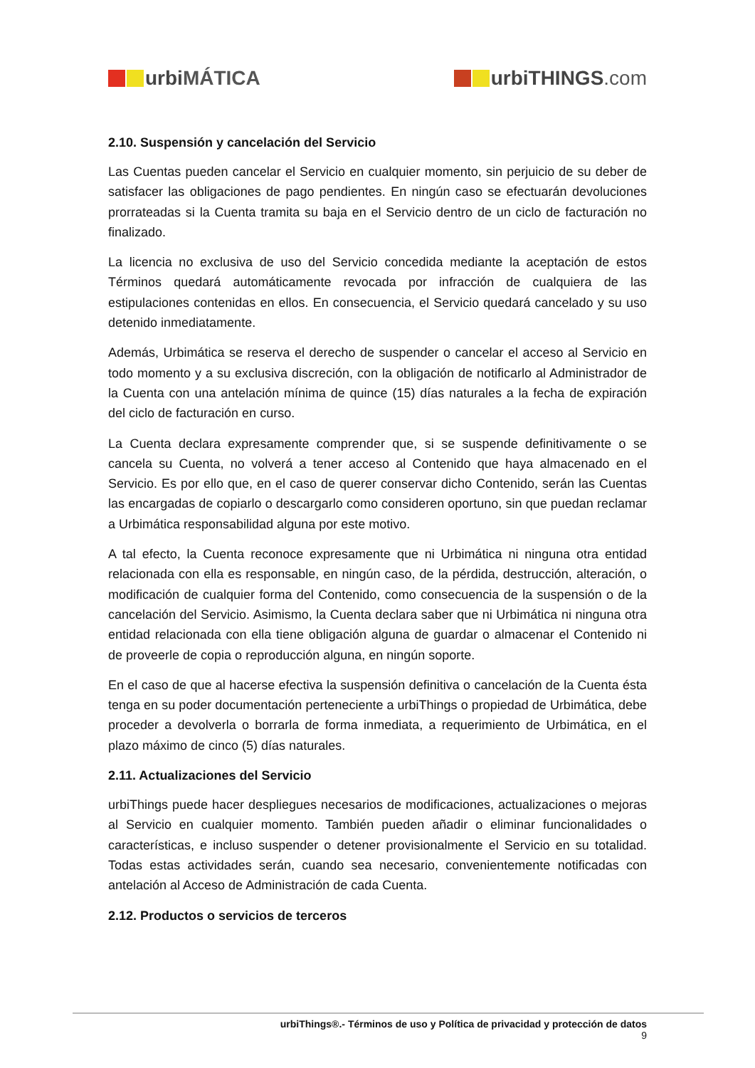urbi MÁTICA urbiTHINGS.com
2.10. Suspensión y cancelación del Servicio
Las Cuentas pueden cancelar el Servicio en cualquier momento, sin perjuicio de su deber de satisfacer las obligaciones de pago pendientes. En ningún caso se efectuarán devoluciones prorrateadas si la Cuenta tramita su baja en el Servicio dentro de un ciclo de facturación no finalizado.
La licencia no exclusiva de uso del Servicio concedida mediante la aceptación de estos Términos quedará automáticamente revocada por infracción de cualquiera de las estipulaciones contenidas en ellos. En consecuencia, el Servicio quedará cancelado y su uso detenido inmediatamente.
Además, Urbimática se reserva el derecho de suspender o cancelar el acceso al Servicio en todo momento y a su exclusiva discreción, con la obligación de notificarlo al Administrador de la Cuenta con una antelación mínima de quince (15) días naturales a la fecha de expiración del ciclo de facturación en curso.
La Cuenta declara expresamente comprender que, si se suspende definitivamente o se cancela su Cuenta, no volverá a tener acceso al Contenido que haya almacenado en el Servicio. Es por ello que, en el caso de querer conservar dicho Contenido, serán las Cuentas las encargadas de copiarlo o descargarlo como consideren oportuno, sin que puedan reclamar a Urbimática responsabilidad alguna por este motivo.
A tal efecto, la Cuenta reconoce expresamente que ni Urbimática ni ninguna otra entidad relacionada con ella es responsable, en ningún caso, de la pérdida, destrucción, alteración, o modificación de cualquier forma del Contenido, como consecuencia de la suspensión o de la cancelación del Servicio. Asimismo, la Cuenta declara saber que ni Urbimática ni ninguna otra entidad relacionada con ella tiene obligación alguna de guardar o almacenar el Contenido ni de proveerle de copia o reproducción alguna, en ningún soporte.
En el caso de que al hacerse efectiva la suspensión definitiva o cancelación de la Cuenta ésta tenga en su poder documentación perteneciente a urbiThings o propiedad de Urbimática, debe proceder a devolverla o borrarla de forma inmediata, a requerimiento de Urbimática, en el plazo máximo de cinco (5) días naturales.
2.11. Actualizaciones del Servicio
urbiThings puede hacer despliegues necesarios de modificaciones, actualizaciones o mejoras al Servicio en cualquier momento. También pueden añadir o eliminar funcionalidades o características, e incluso suspender o detener provisionalmente el Servicio en su totalidad. Todas estas actividades serán, cuando sea necesario, convenientemente notificadas con antelación al Acceso de Administración de cada Cuenta.
2.12. Productos o servicios de terceros
urbiThings®.- Términos de uso y Política de privacidad y protección de datos
9